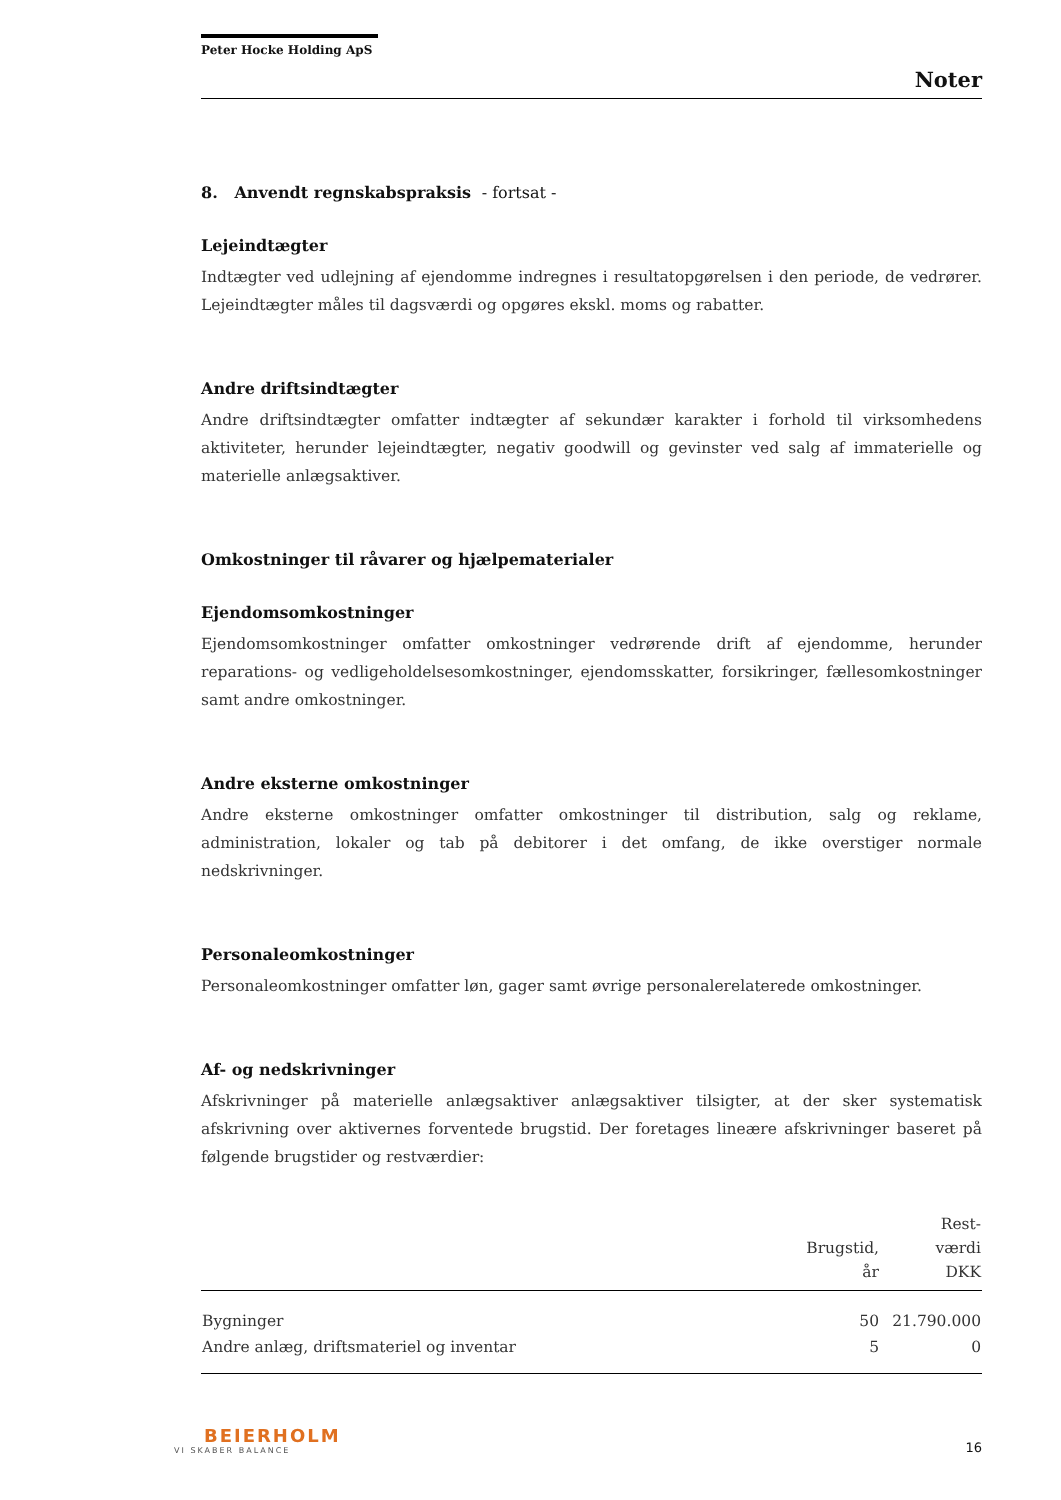Peter Hocke Holding ApS
Noter
8. Anvendt regnskabspraksis - fortsat -
Lejeindtægter
Indtægter ved udlejning af ejendomme indregnes i resultatopgørelsen i den periode, de vedrører. Lejeindtægter måles til dagsværdi og opgøres ekskl. moms og rabatter.
Andre driftsindtægter
Andre driftsindtægter omfatter indtægter af sekundær karakter i forhold til virksomhedens aktiviteter, herunder lejeindtægter, negativ goodwill og gevinster ved salg af immaterielle og materielle anlægsaktiver.
Omkostninger til råvarer og hjælpematerialer
Ejendomsomkostninger
Ejendomsomkostninger omfatter omkostninger vedrørende drift af ejendomme, herunder reparations- og vedligeholdelsesomkostninger, ejendomsskatter, forsikringer, fællesomkostninger samt andre omkostninger.
Andre eksterne omkostninger
Andre eksterne omkostninger omfatter omkostninger til distribution, salg og reklame, administration, lokaler og tab på debitorer i det omfang, de ikke overstiger normale nedskrivninger.
Personaleomkostninger
Personaleomkostninger omfatter løn, gager samt øvrige personalerelaterede omkostninger.
Af- og nedskrivninger
Afskrivninger på materielle anlægsaktiver anlægsaktiver tilsigter, at der sker systematisk afskrivning over aktivernes forventede brugstid. Der foretages lineære afskrivninger baseret på følgende brugstider og restværdier:
| | Brugstid, år | Rest- værdi DKK |
| --- | --- | --- |
| Bygninger | 50 | 21.790.000 |
| Andre anlæg, driftsmateriel og inventar | 5 | 0 |
BEIERHOLM
VI SKABER BALANCE
16